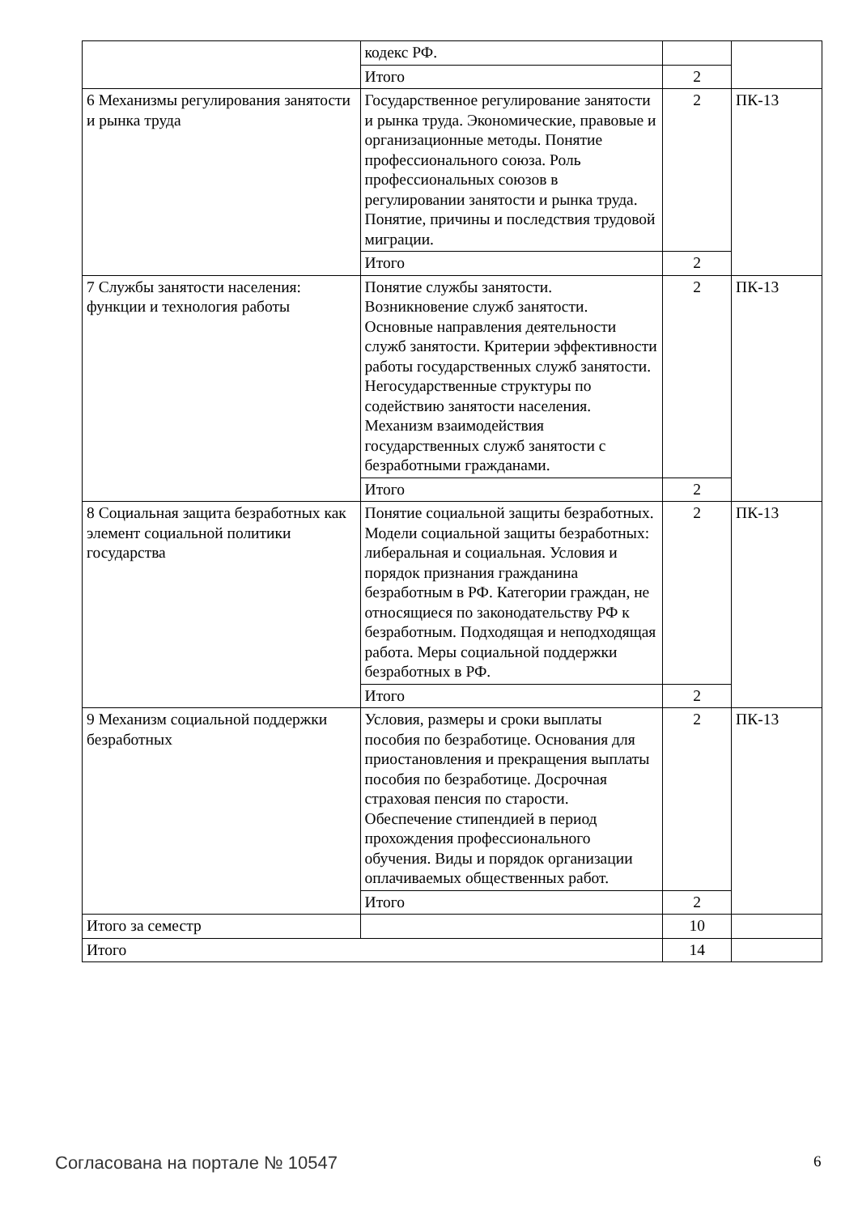| | кодекс РФ. | | |
| | Итого | 2 | |
| 6 Механизмы регулирования занятости и рынка труда | Государственное регулирование занятости и рынка труда. Экономические, правовые и организационные методы. Понятие профессионального союза. Роль профессиональных союзов в регулировании занятости и рынка труда. Понятие, причины и последствия трудовой миграции. | 2 | ПК-13 |
| | Итого | 2 | |
| 7 Службы занятости населения: функции и технология работы | Понятие службы занятости. Возникновение служб занятости. Основные направления деятельности служб занятости. Критерии эффективности работы государственных служб занятости. Негосударственные структуры по содействию занятости населения. Механизм взаимодействия государственных служб занятости с безработными гражданами. | 2 | ПК-13 |
| | Итого | 2 | |
| 8 Социальная защита безработных как элемент социальной политики государства | Понятие социальной защиты безработных. Модели социальной защиты безработных: либеральная и социальная. Условия и порядок признания гражданина безработным в РФ. Категории граждан, не относящиеся по законодательству РФ к безработным. Подходящая и неподходящая работа. Меры социальной поддержки безработных в РФ. | 2 | ПК-13 |
| | Итого | 2 | |
| 9 Механизм социальной поддержки безработных | Условия, размеры и сроки выплаты пособия по безработице. Основания для приостановления и прекращения выплаты пособия по безработице. Досрочная страховая пенсия по старости. Обеспечение стипендией в период прохождения профессионального обучения. Виды и порядок организации оплачиваемых общественных работ. | 2 | ПК-13 |
| | Итого | 2 | |
| Итого за семестр | | 10 | |
| Итого | | 14 | |
Согласована на портале № 10547 6